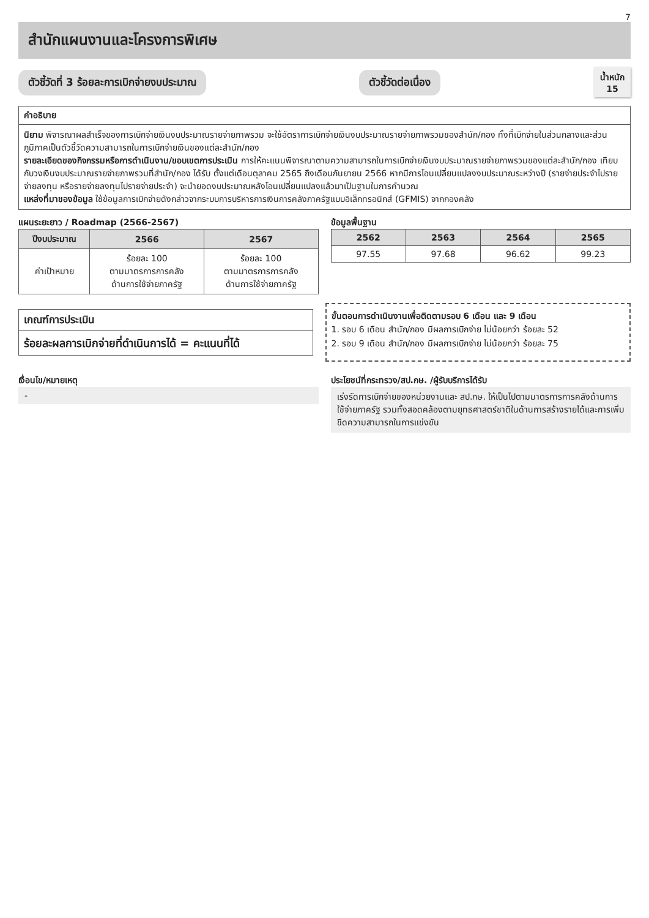7
สำนักแผนงานและโครงการพิเศษ
ตัวชี้วัดที่ 3 ร้อยละการเบิกจ่ายงบประมาณ
ตัวชี้วัดต่อเนื่อง
น้ำหนัก
15
คำอธิบาย
นิยาม พิจารณาผลสำเร็จของการเบิกจ่ายเงินงบประมาณรายจ่ายภาพรวม จะใช้อัตราการเบิกจ่ายเงินงบประมาณรายจ่ายภาพรวมของสำนัก/กอง ทั้งที่เบิกจ่ายในส่วนกลางและส่วนภูมิภาคเป็นตัวชี้วัดความสามารถในการเบิกจ่ายเงินของแต่ละสำนัก/กอง
รายละเอียดของกิจกรรมหรือการดำเนินงาน/ขอบเขตการประเมิน การให้คะแนนพิจารณาตามความสามารถในการเบิกจ่ายเงินงบประมาณรายจ่ายภาพรวมของแต่ละสำนัก/กอง เทียบกับวงเงินงบประมาณรายจ่ายภาพรวมที่สำนัก/กอง ได้รับ ตั้งแต่เดือนตุลาคม 2565 ถึงเดือนกันยายน 2566 หากมีการโอนเปลี่ยนแปลงงบประมาณระหว่างปี (รายจ่ายประจำไปรายจ่ายลงทุน หรือรายจ่ายลงทุนไปรายจ่ายประจำ) จะนำยอดงบประมาณหลังโอนเปลี่ยนแปลงแล้วมาเป็นฐานในการคำนวณ
แหล่งที่มาของข้อมูล ใช้ข้อมูลการเบิกจ่ายดังกล่าวจากระบบการบริหารการเงินการคลังภาครัฐแบบอิเล็กทรอนิกส์ (GFMIS) จากกองคลัง
แผนระยะยาว / Roadmap (2566-2567)
| ปีงบประมาณ | 2566 | 2567 |
| --- | --- | --- |
| ค่าเป้าหมาย | ร้อยละ 100 ตามมาตรการการคลัง ด้านการใช้จ่ายภาครัฐ | ร้อยละ 100 ตามมาตรการการคลัง ด้านการใช้จ่ายภาครัฐ |
ข้อมูลพื้นฐาน
| 2562 | 2563 | 2564 | 2565 |
| --- | --- | --- | --- |
| 97.55 | 97.68 | 96.62 | 99.23 |
เกณฑ์การประเมิน
ร้อยละผลการเบิกจ่ายที่ดำเนินการได้ = คะแนนที่ได้
ขั้นตอนการดำเนินงานเพื่อติดตามรอบ 6 เดือน และ 9 เดือน
1. รอบ 6 เดือน สำนัก/กอง มีผลการเบิกจ่าย ไม่น้อยกว่า ร้อยละ 52
2. รอบ 9 เดือน สำนัก/กอง มีผลการเบิกจ่าย ไม่น้อยกว่า ร้อยละ 75
เงื่อนไข/หมายเหตุ
-
ประโยชน์ที่กระทรวง/สป.กษ. /ผู้รับบริการได้รับ
เร่งรัดการเบิกจ่ายของหน่วยงานและ สป.กษ. ให้เป็นไปตามมาตรการการคลังด้านการใช้จ่ายภาครัฐ รวมทั้งสอดคล้องตามยุทธศาสตร์ชาติในด้านการสร้างรายได้และการเพิ่มขีดความสามารถในการแข่งขัน